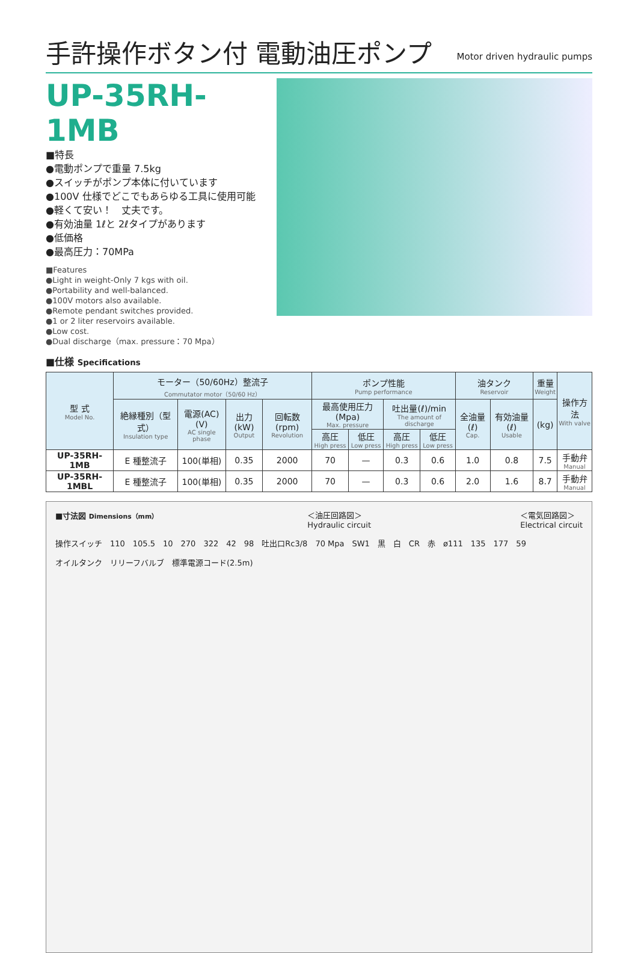手許操作ボタン付 電動油圧ポンプ Motor driven hydraulic pumps
UP-35RH-1MB
■特長
●電動ポンプで重量 7.5kg
●スイッチがポンプ本体に付いています
●100V 仕様でどこでもあらゆる工具に使用可能
●軽くて安い！　丈夫です。
●有効油量 1ℓと 2ℓタイプがあります
●低価格
●最高圧力：70MPa
■Features
●Light in weight-Only 7 kgs with oil.
●Portability and well-balanced.
●100V motors also available.
●Remote pendant switches provided.
●1 or 2 liter reservoirs available.
●Low cost.
●Dual discharge（max. pressure：70 Mpa）
■仕様 Specifications
| 型 式 Model No. | モーター（50/60Hz）整流子 Commutator motor（50/60 Hz） | | | | ポンプ性能 Pump performance | | | | 油タンク Reservoir | | 重量 Weight | 操作方法 With valve |
| --- | --- | --- | --- | --- | --- | --- | --- | --- | --- | --- | --- | --- |
| | 絶縁種別（型式） Insulation type | 電源(AC)(V) AC single phase | 出力(kW) Output | 回転数(rpm) Revolution | 最高使用圧力(Mpa) Max. pressure | | 吐出量(ℓ)/min The amount of discharge | | 全油量(ℓ) Cap. | 有効油量(ℓ) Usable | (kg) | |
| | | | | | 高圧 High press | 低圧 Low press | 高圧 High press | 低圧 Low press | | | | |
| UP-35RH-1MB | E 種整流子 | 100(単相) | 0.35 | 2000 | 70 | — | 0.3 | 0.6 | 1.0 | 0.8 | 7.5 | 手動弁 Manual |
| UP-35RH-1MBL | E 種整流子 | 100(単相) | 0.35 | 2000 | 70 | — | 0.3 | 0.6 | 2.0 | 1.6 | 8.7 | 手動弁 Manual |
■寸法図 Dimensions（mm） ＜油圧回路図＞
Hydraulic circuit ＜電気回路図＞
Electrical circuit
操作スイッチ　110　105.5　10　270　322　42　98　吐出口Rc3/8　70 Mpa　SW1　黒　白　CR　赤　ø111　135　177　59
オイルタンク　リリーフバルブ　標準電源コード(2.5m)